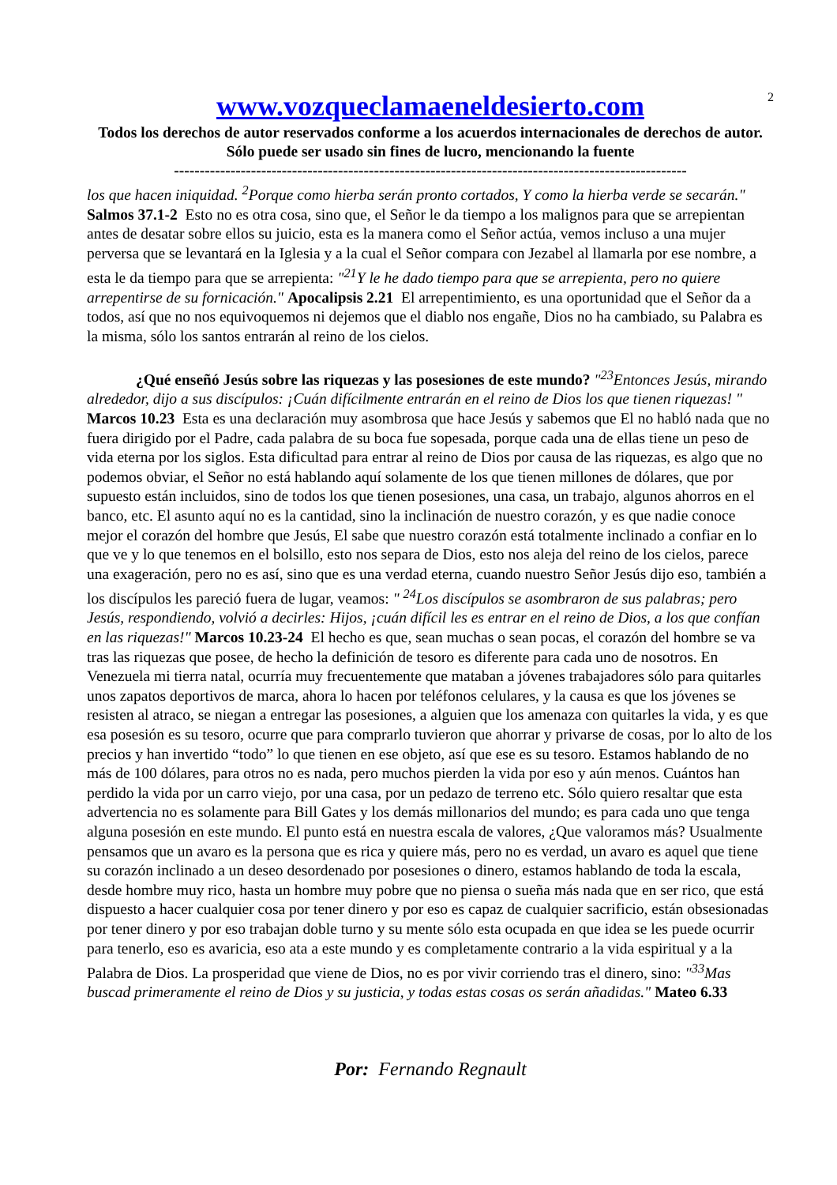2
www.vozqueclamaeneldesierto.com
Todos los derechos de autor reservados conforme a los acuerdos internacionales de derechos de autor. Sólo puede ser usado sin fines de lucro, mencionando la fuente
----------------------------------------------------------------------------------------------------
los que hacen iniquidad. <sup>2</sup>Porque como hierba serán pronto cortados, Y como la hierba verde se secarán." Salmos 37.1-2 Esto no es otra cosa, sino que, el Señor le da tiempo a los malignos para que se arrepientan antes de desatar sobre ellos su juicio, esta es la manera como el Señor actúa, vemos incluso a una mujer perversa que se levantará en la Iglesia y a la cual el Señor compara con Jezabel al llamarla por ese nombre, a esta le da tiempo para que se arrepienta: "<sup>21</sup>Y le he dado tiempo para que se arrepienta, pero no quiere arrepentirse de su fornicación." Apocalipsis 2.21 El arrepentimiento, es una oportunidad que el Señor da a todos, así que no nos equivoquemos ni dejemos que el diablo nos engañe, Dios no ha cambiado, su Palabra es la misma, sólo los santos entrarán al reino de los cielos.
¿Qué enseñó Jesús sobre las riquezas y las posesiones de este mundo? "<sup>23</sup>Entonces Jesús, mirando alrededor, dijo a sus discípulos: ¡Cuán difícilmente entrarán en el reino de Dios los que tienen riquezas! " Marcos 10.23 Esta es una declaración muy asombrosa que hace Jesús y sabemos que El no habló nada que no fuera dirigido por el Padre, cada palabra de su boca fue sopesada, porque cada una de ellas tiene un peso de vida eterna por los siglos. Esta dificultad para entrar al reino de Dios por causa de las riquezas, es algo que no podemos obviar, el Señor no está hablando aquí solamente de los que tienen millones de dólares, que por supuesto están incluidos, sino de todos los que tienen posesiones, una casa, un trabajo, algunos ahorros en el banco, etc. El asunto aquí no es la cantidad, sino la inclinación de nuestro corazón, y es que nadie conoce mejor el corazón del hombre que Jesús, El sabe que nuestro corazón está totalmente inclinado a confiar en lo que ve y lo que tenemos en el bolsillo, esto nos separa de Dios, esto nos aleja del reino de los cielos, parece una exageración, pero no es así, sino que es una verdad eterna, cuando nuestro Señor Jesús dijo eso, también a los discípulos les pareció fuera de lugar, veamos: " <sup>24</sup>Los discípulos se asombraron de sus palabras; pero Jesús, respondiendo, volvió a decirles: Hijos, ¡cuán difícil les es entrar en el reino de Dios, a los que confían en las riquezas!" Marcos 10.23-24 El hecho es que, sean muchas o sean pocas, el corazón del hombre se va tras las riquezas que posee, de hecho la definición de tesoro es diferente para cada uno de nosotros. En Venezuela mi tierra natal, ocurría muy frecuentemente que mataban a jóvenes trabajadores sólo para quitarles unos zapatos deportivos de marca, ahora lo hacen por teléfonos celulares, y la causa es que los jóvenes se resisten al atraco, se niegan a entregar las posesiones, a alguien que los amenaza con quitarles la vida, y es que esa posesión es su tesoro, ocurre que para comprarlo tuvieron que ahorrar y privarse de cosas, por lo alto de los precios y han invertido “todo” lo que tienen en ese objeto, así que ese es su tesoro. Estamos hablando de no más de 100 dólares, para otros no es nada, pero muchos pierden la vida por eso y aún menos. Cuántos han perdido la vida por un carro viejo, por una casa, por un pedazo de terreno etc. Sólo quiero resaltar que esta advertencia no es solamente para Bill Gates y los demás millonarios del mundo; es para cada uno que tenga alguna posesión en este mundo. El punto está en nuestra escala de valores, ¿Que valoramos más? Usualmente pensamos que un avaro es la persona que es rica y quiere más, pero no es verdad, un avaro es aquel que tiene su corazón inclinado a un deseo desordenado por posesiones o dinero, estamos hablando de toda la escala, desde hombre muy rico, hasta un hombre muy pobre que no piensa o sueña más nada que en ser rico, que está dispuesto a hacer cualquier cosa por tener dinero y por eso es capaz de cualquier sacrificio, están obsesionadas por tener dinero y por eso trabajan doble turno y su mente sólo esta ocupada en que idea se les puede ocurrir para tenerlo, eso es avaricia, eso ata a este mundo y es completamente contrario a la vida espiritual y a la Palabra de Dios. La prosperidad que viene de Dios, no es por vivir corriendo tras el dinero, sino: "<sup>33</sup>Mas buscad primeramente el reino de Dios y su justicia, y todas estas cosas os serán añadidas." Mateo 6.33
Por: Fernando Regnault